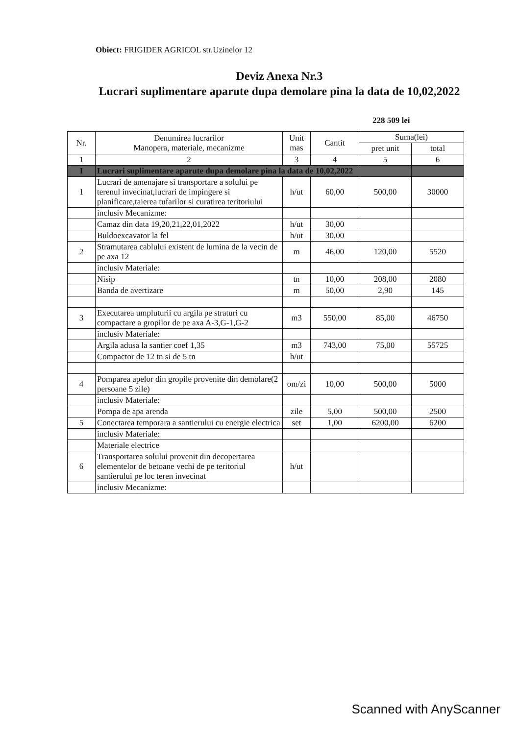Obiect: FRIGIDER AGRICOL str.Uzinelor 12
Deviz Anexa Nr.3
Lucrari suplimentare aparute dupa demolare pina la data de 10,02,2022
228 509 lei
| Nr. | Denumirea lucrarilor Manopera, materiale, mecanizme | Unit mas | Cantit | Suma(lei) | |
| --- | --- | --- | --- | --- | --- |
| | | | | pret unit | total |
| 1 | 2 | 3 | 4 | 5 | 6 |
| I | Lucrari suplimentare aparute dupa demolare pina la data de 10,02,2022 | | | | |
| 1 | Lucrari de amenajare si transportare a solului pe terenul invecinat,lucrari de impingere si planificare,taierea tufarilor si curatirea teritoriului | h/ut | 60,00 | 500,00 | 30000 |
| | inclusiv Mecanizme: | | | | |
| | Camaz din data 19,20,21,22,01,2022 | h/ut | 30,00 | | |
| | Buldoexcavator la fel | h/ut | 30,00 | | |
| 2 | Stramutarea cablului existent de lumina de la vecin de pe axa 12 | m | 46,00 | 120,00 | 5520 |
| | inclusiv Materiale: | | | | |
| | Nisip | tn | 10,00 | 208,00 | 2080 |
| | Banda de avertizare | m | 50,00 | 2,90 | 145 |
| 3 | Executarea umpluturii cu argila pe straturi cu compactare a gropilor de pe axa A-3,G-1,G-2 | m3 | 550,00 | 85,00 | 46750 |
| | inclusiv Materiale: | | | | |
| | Argila adusa la santier coef 1,35 | m3 | 743,00 | 75,00 | 55725 |
| | Compactor de 12 tn si de 5 tn | h/ut | | | |
| 4 | Pomparea apelor din gropile provenite din demolare(2 persoane 5 zile) | om/zi | 10,00 | 500,00 | 5000 |
| | inclusiv Materiale: | | | | |
| | Pompa de apa arenda | zile | 5,00 | 500,00 | 2500 |
| 5 | Conectarea temporara a santierului cu energie electrica | set | 1,00 | 6200,00 | 6200 |
| | inclusiv Materiale: | | | | |
| | Materiale electrice | | | | |
| 6 | Transportarea solului provenit din decopertarea elementelor de betoane vechi de pe teritoriul santierului pe loc teren invecinat | h/ut | | | |
| | inclusiv Mecanizme: | | | | |
Scanned with AnyScanner